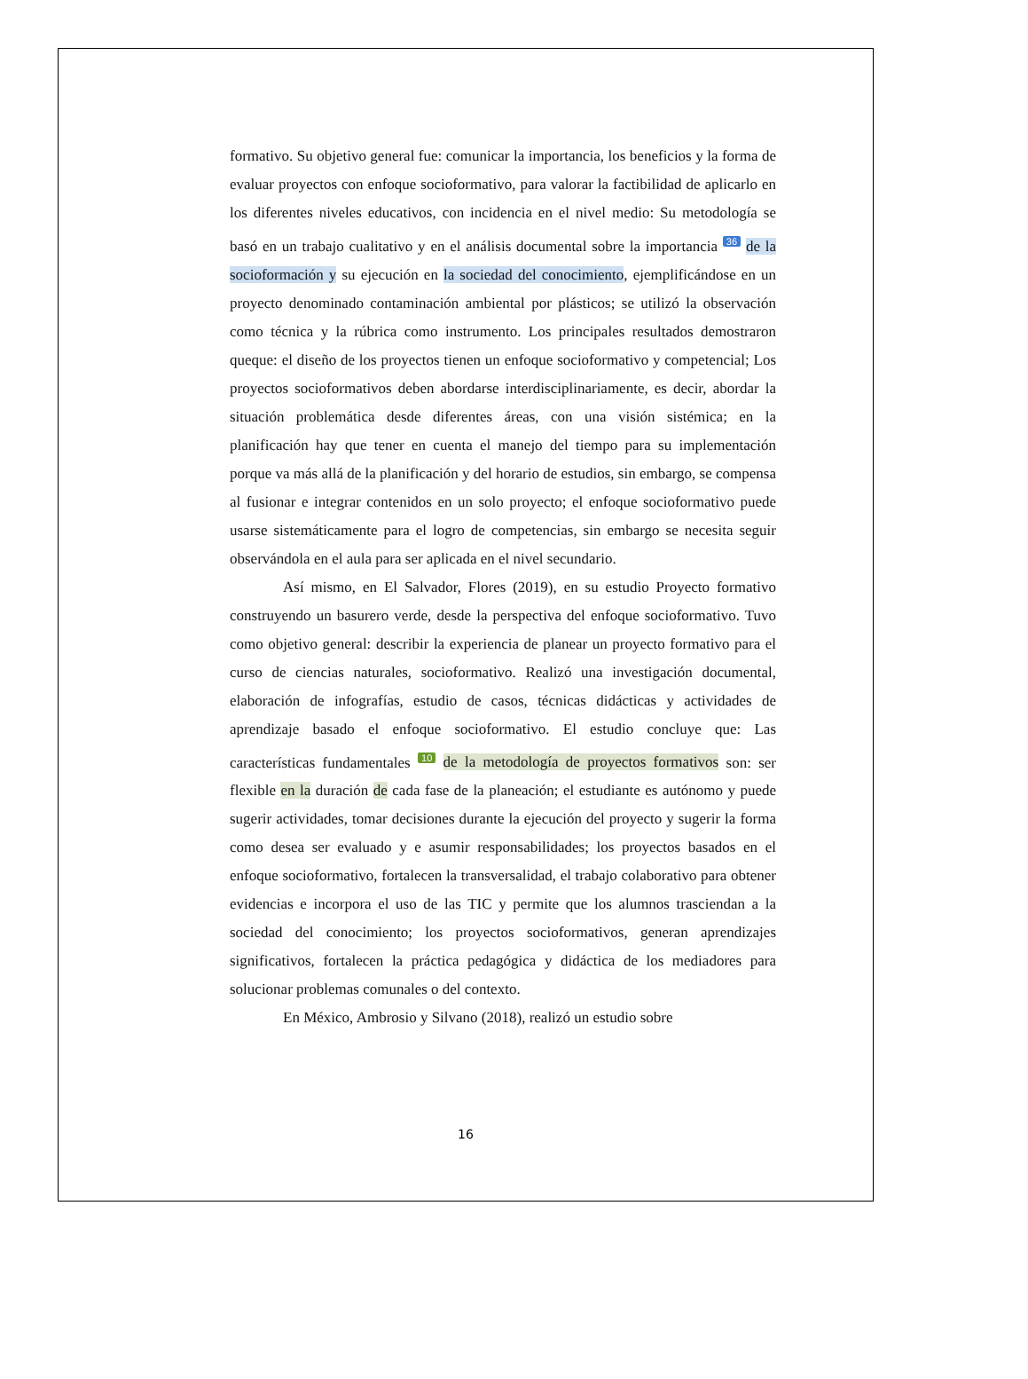formativo. Su objetivo general fue: comunicar la importancia, los beneficios y la forma de evaluar proyectos con enfoque socioformativo, para valorar la factibilidad de aplicarlo en los diferentes niveles educativos, con incidencia en el nivel medio: Su metodología se basó en un trabajo cualitativo y en el análisis documental sobre la importancia 36 de la socioformación y su ejecución en la sociedad del conocimiento, ejemplificándose en un proyecto denominado contaminación ambiental por plásticos; se utilizó la observación como técnica y la rúbrica como instrumento. Los principales resultados demostraron queque: el diseño de los proyectos tienen un enfoque socioformativo y competencial; Los proyectos socioformativos deben abordarse interdisciplinariamente, es decir, abordar la situación problemática desde diferentes áreas, con una visión sistémica; en la planificación hay que tener en cuenta el manejo del tiempo para su implementación porque va más allá de la planificación y del horario de estudios, sin embargo, se compensa al fusionar e integrar contenidos en un solo proyecto; el enfoque socioformativo puede usarse sistemáticamente para el logro de competencias, sin embargo se necesita seguir observándola en el aula para ser aplicada en el nivel secundario.
Así mismo, en El Salvador, Flores (2019), en su estudio Proyecto formativo construyendo un basurero verde, desde la perspectiva del enfoque socioformativo. Tuvo como objetivo general: describir la experiencia de planear un proyecto formativo para el curso de ciencias naturales, socioformativo. Realizó una investigación documental, elaboración de infografías, estudio de casos, técnicas didácticas y actividades de aprendizaje basado el enfoque socioformativo. El estudio concluye que: Las características fundamentales 10 de la metodología de proyectos formativos son: ser flexible en la duración de cada fase de la planeación; el estudiante es autónomo y puede sugerir actividades, tomar decisiones durante la ejecución del proyecto y sugerir la forma como desea ser evaluado y e asumir responsabilidades; los proyectos basados en el enfoque socioformativo, fortalecen la transversalidad, el trabajo colaborativo para obtener evidencias e incorpora el uso de las TIC y permite que los alumnos trasciendan a la sociedad del conocimiento; los proyectos socioformativos, generan aprendizajes significativos, fortalecen la práctica pedagógica y didáctica de los mediadores para solucionar problemas comunales o del contexto.
En México, Ambrosio y Silvano (2018), realizó un estudio sobre
16